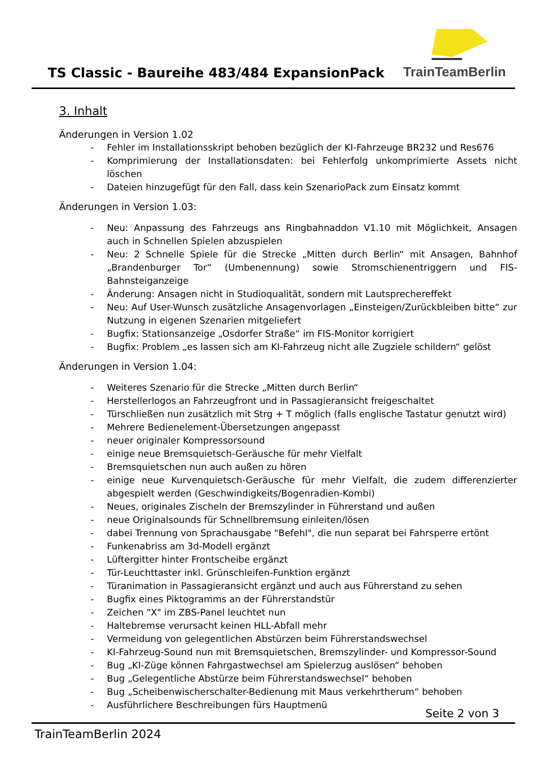TS Classic - Baureihe 483/484 ExpansionPack
TrainTeamBerlin
3. Inhalt
Änderungen in Version 1.02
- Fehler im Installationsskript behoben bezüglich der KI-Fahrzeuge BR232 und Res676
- Komprimierung der Installationsdaten: bei Fehlerfolg unkomprimierte Assets nicht löschen
- Dateien hinzugefügt für den Fall, dass kein SzenarioPack zum Einsatz kommt
Änderungen in Version 1.03:
- Neu: Anpassung des Fahrzeugs ans Ringbahnaddon V1.10 mit Möglichkeit, Ansagen auch in Schnellen Spielen abzuspielen
- Neu: 2 Schnelle Spiele für die Strecke „Mitten durch Berlin“ mit Ansagen, Bahnhof „Brandenburger Tor“ (Umbenennung) sowie Stromschienentriggern und FIS-Bahnsteiganzeige
- Änderung: Ansagen nicht in Studioqualität, sondern mit Lautsprechereffekt
- Neu: Auf User-Wunsch zusätzliche Ansagenvorlagen „Einsteigen/Zurückbleiben bitte“ zur Nutzung in eigenen Szenarien mitgeliefert
- Bugfix: Stationsanzeige „Osdorfer Straße“ im FIS-Monitor korrigiert
- Bugfix: Problem „es lassen sich am KI-Fahrzeug nicht alle Zugziele schildern“ gelöst
Änderungen in Version 1.04:
- Weiteres Szenario für die Strecke „Mitten durch Berlin“
- Herstellerlogos an Fahrzeugfront und in Passagieransicht freigeschaltet
- Türschließen nun zusätzlich mit Strg + T möglich (falls englische Tastatur genutzt wird)
- Mehrere Bedienelement-Übersetzungen angepasst
- neuer originaler Kompressorsound
- einige neue Bremsquietsch-Geräusche für mehr Vielfalt
- Bremsquietschen nun auch außen zu hören
- einige neue Kurvenquietsch-Geräusche für mehr Vielfalt, die zudem differenzierter abgespielt werden (Geschwindigkeits/Bogenradien-Kombi)
- Neues, originales Zischeln der Bremszylinder in Führerstand und außen
- neue Originalsounds für Schnellbremsung einleiten/lösen
- dabei Trennung von Sprachausgabe "Befehl", die nun separat bei Fahrsperre ertönt
- Funkenabriss am 3d-Modell ergänzt
- Lüftergitter hinter Frontscheibe ergänzt
- Tür-Leuchttaster inkl. Grünschleifen-Funktion ergänzt
- Türanimation in Passagieransicht ergänzt und auch aus Führerstand zu sehen
- Bugfix eines Piktogramms an der Führerstandstür
- Zeichen "X" im ZBS-Panel leuchtet nun
- Haltebremse verursacht keinen HLL-Abfall mehr
- Vermeidung von gelegentlichen Abstürzen beim Führerstandswechsel
- KI-Fahrzeug-Sound nun mit Bremsquietschen, Bremszylinder- und Kompressor-Sound
- Bug „KI-Züge können Fahrgastwechsel am Spielerzug auslösen“ behoben
- Bug „Gelegentliche Abstürze beim Führerstandswechsel“ behoben
- Bug „Scheibenwischerschalter-Bedienung mit Maus verkehrtherum“ behoben
- Ausführlichere Beschreibungen fürs Hauptmenü
Seite 2 von 3
TrainTeamBerlin 2024